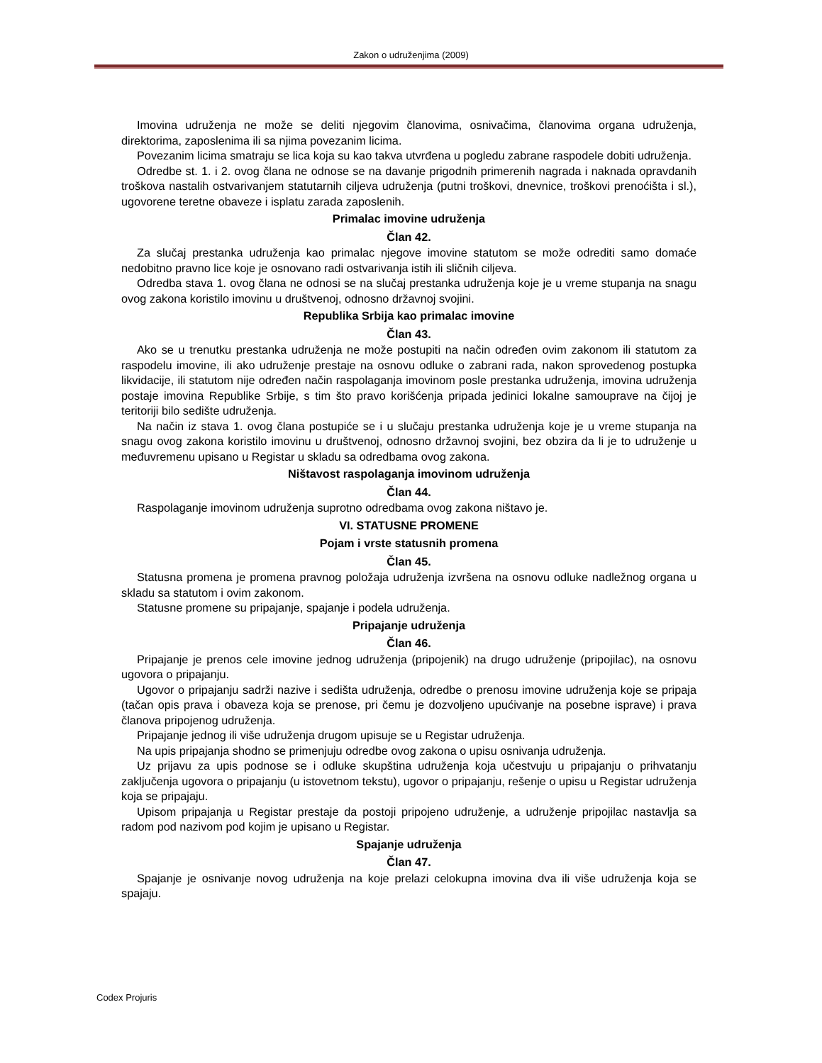Zakon o udruženjima (2009)
Imovina udruženja ne može se deliti njegovim članovima, osnivačima, članovima organa udruženja, direktorima, zaposlenima ili sa njima povezanim licima.
Povezanim licima smatraju se lica koja su kao takva utvrđena u pogledu zabrane raspodele dobiti udruženja.
Odredbe st. 1. i 2. ovog člana ne odnose se na davanje prigodnih primerenih nagrada i naknada opravdanih troškova nastalih ostvarivanjem statutarnih ciljeva udruženja (putni troškovi, dnevnice, troškovi prenoćišta i sl.), ugovorene teretne obaveze i isplatu zarada zaposlenih.
Primalac imovine udruženja
Član 42.
Za slučaj prestanka udruženja kao primalac njegove imovine statutom se može odrediti samo domaće nedobitno pravno lice koje je osnovano radi ostvarivanja istih ili sličnih ciljeva.
Odredba stava 1. ovog člana ne odnosi se na slučaj prestanka udruženja koje je u vreme stupanja na snagu ovog zakona koristilo imovinu u društvenoj, odnosno državnoj svojini.
Republika Srbija kao primalac imovine
Član 43.
Ako se u trenutku prestanka udruženja ne može postupiti na način određen ovim zakonom ili statutom za raspodelu imovine, ili ako udruženje prestaje na osnovu odluke o zabrani rada, nakon sprovedenog postupka likvidacije, ili statutom nije određen način raspolaganja imovinom posle prestanka udruženja, imovina udruženja postaje imovina Republike Srbije, s tim što pravo korišćenja pripada jedinici lokalne samouprave na čijoj je teritoriji bilo sedište udruženja.
Na način iz stava 1. ovog člana postupiće se i u slučaju prestanka udruženja koje je u vreme stupanja na snagu ovog zakona koristilo imovinu u društvenoj, odnosno državnoj svojini, bez obzira da li je to udruženje u međuvremenu upisano u Registar u skladu sa odredbama ovog zakona.
Ništavost raspolaganja imovinom udruženja
Član 44.
Raspolaganje imovinom udruženja suprotno odredbama ovog zakona ništavo je.
VI. STATUSNE PROMENE
Pojam i vrste statusnih promena
Član 45.
Statusna promena je promena pravnog položaja udruženja izvršena na osnovu odluke nadležnog organa u skladu sa statutom i ovim zakonom.
Statusne promene su pripajanje, spajanje i podela udruženja.
Pripajanje udruženja
Član 46.
Pripajanje je prenos cele imovine jednog udruženja (pripojenik) na drugo udruženje (pripojilac), na osnovu ugovora o pripajanju.
Ugovor o pripajanju sadrži nazive i sedišta udruženja, odredbe o prenosu imovine udruženja koje se pripaja (tačan opis prava i obaveza koja se prenose, pri čemu je dozvoljeno upućivanje na posebne isprave) i prava članova pripojenog udruženja.
Pripajanje jednog ili više udruženja drugom upisuje se u Registar udruženja.
Na upis pripajanja shodno se primenjuju odredbe ovog zakona o upisu osnivanja udruženja.
Uz prijavu za upis podnose se i odluke skupština udruženja koja učestvuju u pripajanju o prihvatanju zaključenja ugovora o pripajanju (u istovetnom tekstu), ugovor o pripajanju, rešenje o upisu u Registar udruženja koja se pripajaju.
Upisom pripajanja u Registar prestaje da postoji pripojeno udruženje, a udruženje pripojilac nastavlja sa radom pod nazivom pod kojim je upisano u Registar.
Spajanje udruženja
Član 47.
Spajanje je osnivanje novog udruženja na koje prelazi celokupna imovina dva ili više udruženja koja se spajaju.
Codex Projuris